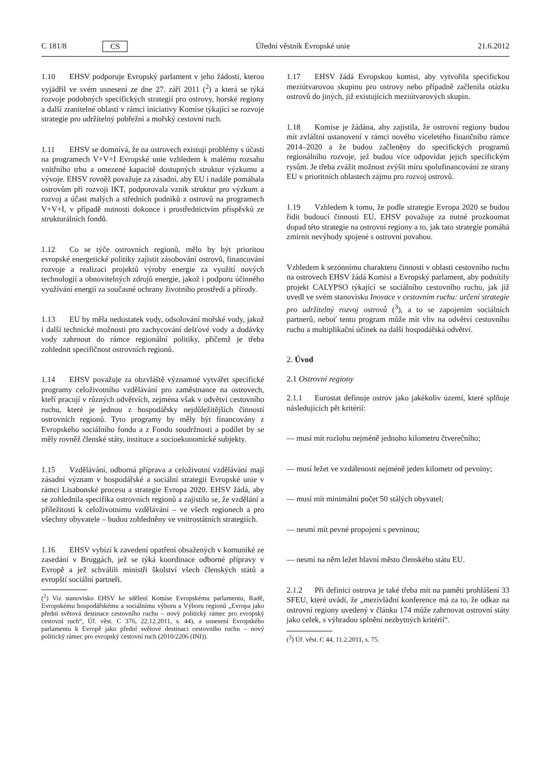C 181/8 CS Úřední věstník Evropské unie 21.6.2012
1.10 EHSV podporuje Evropský parlament v jeho žádosti, kterou vyjádřil ve svém usnesení ze dne 27. září 2011 (<sup>2</sup>) a která se týká rozvoje podobných specifických strategií pro ostrovy, horské regiony a další zranitelné oblasti v rámci iniciativy Komise týkající se rozvoje strategie pro udržitelný pobřežní a mořský cestovní ruch.
1.11 EHSV se domnívá, že na ostrovech existují problémy s účastí na programech V+V+I Evropské unie vzhledem k malému rozsahu vnitřního trhu a omezené kapacitě dostupných struktur výzkumu a vývoje. EHSV rovněž považuje za zásadní, aby EU i nadále pomáhala ostrovům při rozvoji IKT, podporovala vznik struktur pro výzkum a rozvoj a účast malých a středních podniků z ostrovů na programech V+V+I, v případě nutnosti dokonce i prostřednictvím příspěvků ze strukturálních fondů.
1.12 Co se týče ostrovních regionů, mělo by být prioritou evropské energetické politiky zajistit zásobování ostrovů, financování rozvoje a realizaci projektů výroby energie za využití nových technologií a obnovitelných zdrojů energie, jakož i podporu účinného využívání energií za současné ochrany životního prostředí a přírody.
1.13 EU by měla nedostatek vody, odsolování mořské vody, jakož i další technické možnosti pro zachycování dešťové vody a dodávky vody zahrnout do rámce regionální politiky, přičemž je třeba zohlednit specifičnost ostrovních regionů.
1.14 EHSV považuje za obzvláště významné vytvářet specifické programy celoživotního vzdělávání pro zaměstnance na ostrovech, kteří pracují v různých odvětvích, zejména však v odvětví cestovního ruchu, které je jednou z hospodářsky nejdůležitějších činností ostrovních regionů. Tyto programy by měly být financovány z Evropského sociálního fondu a z Fondu soudržnosti a podílet by se měly rovněž členské státy, instituce a socioekonomické subjekty.
1.15 Vzdělávání, odborná příprava a celoživotní vzdělávání mají zásadní význam v hospodářské a sociální strategii Evropské unie v rámci Lisabonské procesu a strategie Evropa 2020. EHSV žádá, aby se zohlednila specifika ostrovních regionů a zajistilo se, že vzdělání a příležitosti k celoživotnímu vzdělávání – ve všech regionech a pro všechny obyvatele – budou zohledněny ve vnitrostátních strategiích.
1.16 EHSV vybízí k zavedení opatření obsažených v komuniké ze zasedání v Bruggách, jež se týká koordinace odborné přípravy v Evropě a jež schválili ministři školství všech členských států a evropští sociální partneři.
(<sup>2</sup>) Viz stanovisko EHSV ke sdělení Komise Evropskému parlamentu, Radě, Evropskému hospodářskému a sociálnímu výboru a Výboru regionů „Evropa jako přední světová destinace cestovního ruchu – nový politický rámec pro evropský cestovní ruch“, Úř. věst. C 376, 22.12.2011, s. 44), a usnesení Evropského parlamentu k Evropě jako přední světové destinaci cestovního ruchu – nový politický rámec pro evropský cestovní ruch (2010/2206 (INI)).
1.17 EHSV žádá Evropskou komisi, aby vytvořila specifickou meziútvarovou skupinu pro ostrovy nebo případně začlenila otázku ostrovů do jiných, již existujících meziútvarových skupin.
1.18 Komise je žádána, aby zajistila, že ostrovní regiony budou mít zvláštní ustanovení v rámci nového víceletého finančního rámce 2014–2020 a že budou začleněny do specifických programů regionálního rozvoje, jež budou více odpovídat jejich specifickým rysům. Je třeba zvážit možnost zvýšit míru spolufinancování ze strany EU v prioritních oblastech zájmu pro rozvoj ostrovů.
1.19 Vzhledem k tomu, že podle strategie Evropa 2020 se budou řídit budoucí činnosti EU, EHSV považuje za nutné prozkoumat dopad této strategie na ostrovní regiony a to, jak tato strategie pomáhá zmírnit nevýhody spojené s ostrovní povahou.
Vzhledem k sezónnímu charakteru činnosti v oblasti cestovního ruchu na ostrovech EHSV žádá Komisi a Evropský parlament, aby podnítily projekt CALYPSO týkající se sociálního cestovního ruchu, jak již uvedl ve svém stanovisku Inovace v cestovním ruchu: určení strategie pro udržitelný rozvoj ostrovů (<sup>3</sup>), a to se zapojením sociálních partnerů, neboť tento program může mít vliv na odvětví cestovního ruchu a multiplikační účinek na další hospodářská odvětví.
2. Úvod
2.1 Ostrovní regiony
2.1.1 Eurostat definuje ostrov jako jakékoliv území, které splňuje následujících pět kritérií:
— musí mít rozlohu nejméně jednoho kilometru čtverečního;
— musí ležet ve vzdálenosti nejméně jeden kilometr od pevniny;
— musí mít minimální počet 50 stálých obyvatel;
— nesmí mít pevné propojení s pevninou;
— nesmí na něm ležet hlavní město členského státu EU.
2.1.2 Při definici ostrova je také třeba mít na paměti prohlášení 33 SFEU, které uvádí, že „mezivládní konference má za to, že odkaz na ostrovní regiony uvedený v článku 174 může zahrnovat ostrovní státy jako celek, s výhradou splnění nezbytných kritérií“.
(<sup>3</sup>) Úř. věst. C 44, 11.2.2011, s. 75.